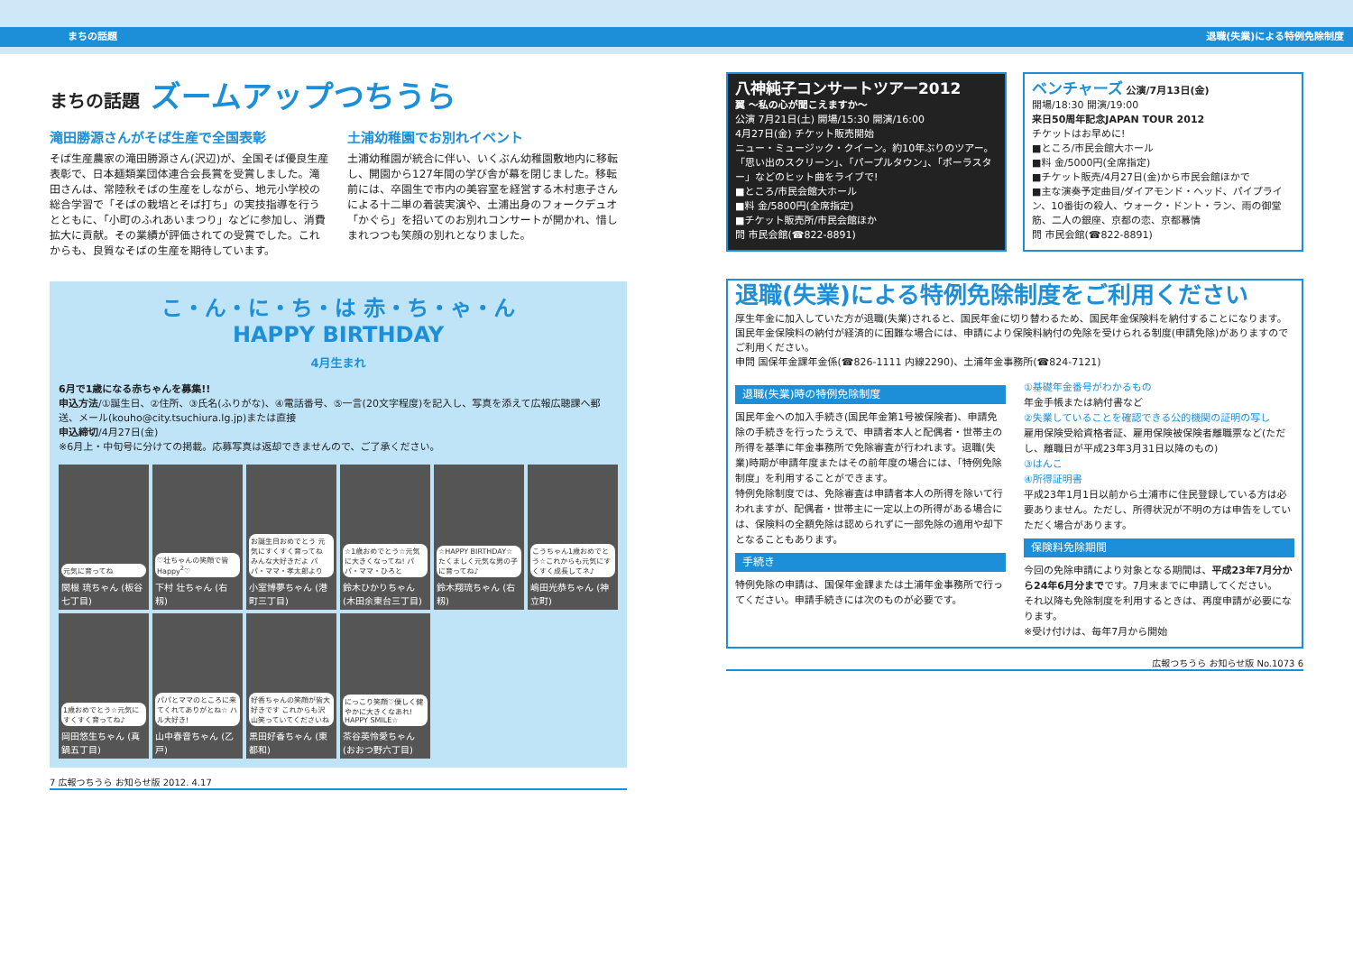まちの話題 退職(失業)による特例免除制度
まちの話題 ズームアップつちうら
滝田勝源さんがそば生産で全国表彰
そば生産農家の滝田勝源さん(沢辺)が、全国そば優良生産表彰で、日本麺類業団体連合会長賞を受賞しました。滝田さんは、常陸秋そばの生産をしながら、地元小学校の総合学習で「そばの栽培とそば打ち」の実技指導を行うとともに、「小町のふれあいまつり」などに参加し、消費拡大に貢献。その業績が評価されての受賞でした。これからも、良質なそばの生産を期待しています。
土浦幼稚園でお別れイベント
土浦幼稚園が統合に伴い、いくぶん幼稚園敷地内に移転し、開園から127年間の学び舎が幕を閉じました。移転前には、卒園生で市内の美容室を経営する木村恵子さんによる十二単の着装実演や、土浦出身のフォークデュオ「かぐら」を招いてのお別れコンサートが開かれ、惜しまれつつも笑顔の別れとなりました。
こ・ん・に・ち・は 赤・ち・ゃ・ん
HAPPY BIRTHDAY
4月生まれ
6月で1歳になる赤ちゃんを募集!!
申込方法/①誕生日、②住所、③氏名(ふりがな)、④電話番号、⑤一言(20文字程度)を記入し、写真を添えて広報広聴課へ郵送、メール(kouho@city.tsuchiura.lg.jp)または直接
申込締切/4月27日(金)
※6月上・中旬号に分けての掲載。応募写真は返却できませんので、ご了承ください。
元気に育ってね
関根 琉ちゃん (板谷七丁目)
♡壮ちゃんの笑顔で皆 Happy<sup>2</sup>♡
下村 壮ちゃん (右籾)
お誕生日おめでとう 元気にすくすく育ってね みんな大好きだよ パパ・ママ・孝太郎より
小室博夢ちゃん (港町三丁目)
☆1歳おめでとう☆元気に大きくなってね! パパ・ママ・ひろと
鈴木ひかりちゃん (木田余東台三丁目)
☆HAPPY BIRTHDAY☆ たくましく元気な男の子に育ってね♪
鈴木翔琉ちゃん (右籾)
こうちゃん1歳おめでとう☆これからも元気にすくすく成長してネ♪
嶋田光恭ちゃん (神立町)
1歳おめでとう☆元気にすくすく育ってね♪
岡田悠生ちゃん (真鍋五丁目)
パパとママのところに来てくれてありがとね☆ ハル大好き!
山中春音ちゃん (乙戸)
好香ちゃんの笑顔が皆大好きです これからも沢山笑っていてくださいね
黒田好香ちゃん (東都和)
にっこり笑顔♡優しく健やかに大きくなあれ! HAPPY SMILE☆
茶谷英怜愛ちゃん (おおつ野六丁目)
7 広報つちうら お知らせ版 2012. 4.17
八神純子コンサートツアー2012
翼 ～私の心が聞こえますか～
公演 7月21日(土) 開場/15:30 開演/16:00
4月27日(金) チケット販売開始
ニュー・ミュージック・クイーン。約10年ぶりのツアー。「思い出のスクリーン」、「パープルタウン」、「ポーラスター」などのヒット曲をライブで!
■ところ/市民会館大ホール
■料 金/5800円(全席指定)
■チケット販売所/市民会館ほか
問 市民会館(☎822-8891)
ベンチャーズ 公演/7月13日(金)
開場/18:30 開演/19:00
来日50周年記念JAPAN TOUR 2012
チケットはお早めに!
■ところ/市民会館大ホール
■料 金/5000円(全席指定)
■チケット販売/4月27日(金)から市民会館ほかで
■主な演奏予定曲目/ダイアモンド・ヘッド、パイプライン、10番街の殺人、ウォーク・ドント・ラン、雨の御堂筋、二人の銀座、京都の恋、京都慕情
問 市民会館(☎822-8891)
退職(失業)による特例免除制度をご利用ください
厚生年金に加入していた方が退職(失業)されると、国民年金に切り替わるため、国民年金保険料を納付することになります。
国民年金保険料の納付が経済的に困難な場合には、申請により保険料納付の免除を受けられる制度(申請免除)がありますのでご利用ください。
申問 国保年金課年金係(☎826-1111 内線2290)、土浦年金事務所(☎824-7121)
退職(失業)時の特例免除制度
国民年金への加入手続き(国民年金第1号被保険者)、申請免除の手続きを行ったうえで、申請者本人と配偶者・世帯主の所得を基準に年金事務所で免除審査が行われます。退職(失業)時期が申請年度またはその前年度の場合には、「特例免除制度」を利用することができます。
特例免除制度では、免除審査は申請者本人の所得を除いて行われますが、配偶者・世帯主に一定以上の所得がある場合には、保険料の全額免除は認められずに一部免除の適用や却下となることもあります。
手続き
特例免除の申請は、国保年金課または土浦年金事務所で行ってください。申請手続きには次のものが必要です。
①基礎年金番号がわかるもの
年金手帳または納付書など
②失業していることを確認できる公的機関の証明の写し
雇用保険受給資格者証、雇用保険被保険者離職票など(ただし、離職日が平成23年3月31日以降のもの)
③はんこ
④所得証明書
平成23年1月1日以前から土浦市に住民登録している方は必要ありません。ただし、所得状況が不明の方は申告をしていただく場合があります。
保険料免除期間
今回の免除申請により対象となる期間は、平成23年7月分から24年6月分までです。7月末までに申請してください。
それ以降も免除制度を利用するときは、再度申請が必要になります。
※受け付けは、毎年7月から開始
広報つちうら お知らせ版 No.1073 6